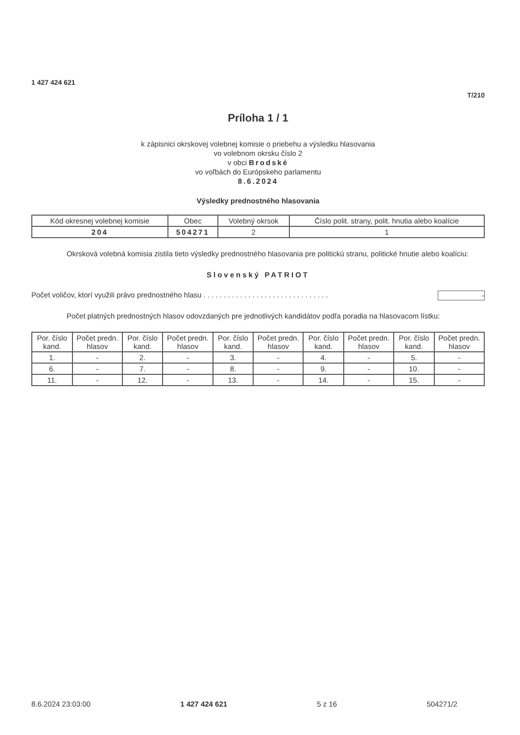1 427 424 621
T/210
Príloha 1 / 1
k zápisnici okrskovej volebnej komisie o priebehu a výsledku hlasovania
vo volebnom okrsku číslo 2
v obci Brodské
vo voľbách do Európskeho parlamentu
8.6.2024
Výsledky prednostného hlasovania
| Kód okresnej volebnej komisie | Obec | Volebný okrsok | Číslo polit. strany, polit. hnutia alebo koalície |
| --- | --- | --- | --- |
| 204 | 504271 | 2 | 1 |
Okrsková volebná komisia zistila tieto výsledky prednostného hlasovania pre politickú stranu, politické hnutie alebo koalíciu:
Slovenský PATRIOT
Počet voličov, ktorí využili právo prednostného hlasu . . . . . . . . . . . . . . . . . . . . . . . . . . . . . . . -
Počet platných prednostných hlasov odovzdaných pre jednotlivých kandidátov podľa poradia na hlasovacom lístku:
| Por. číslo kand. | Počet predn. hlasov | Por. číslo kand. | Počet predn. hlasov | Por. číslo kand. | Počet predn. hlasov | Por. číslo kand. | Počet predn. hlasov | Por. číslo kand. | Počet predn. hlasov |
| --- | --- | --- | --- | --- | --- | --- | --- | --- | --- |
| 1. | - | 2. | - | 3. | - | 4. | - | 5. | - |
| 6. | - | 7. | - | 8. | - | 9. | - | 10. | - |
| 11. | - | 12. | - | 13. | - | 14. | - | 15. | - |
8.6.2024 23:03:00 1 427 424 621 5 z 16 504271/2